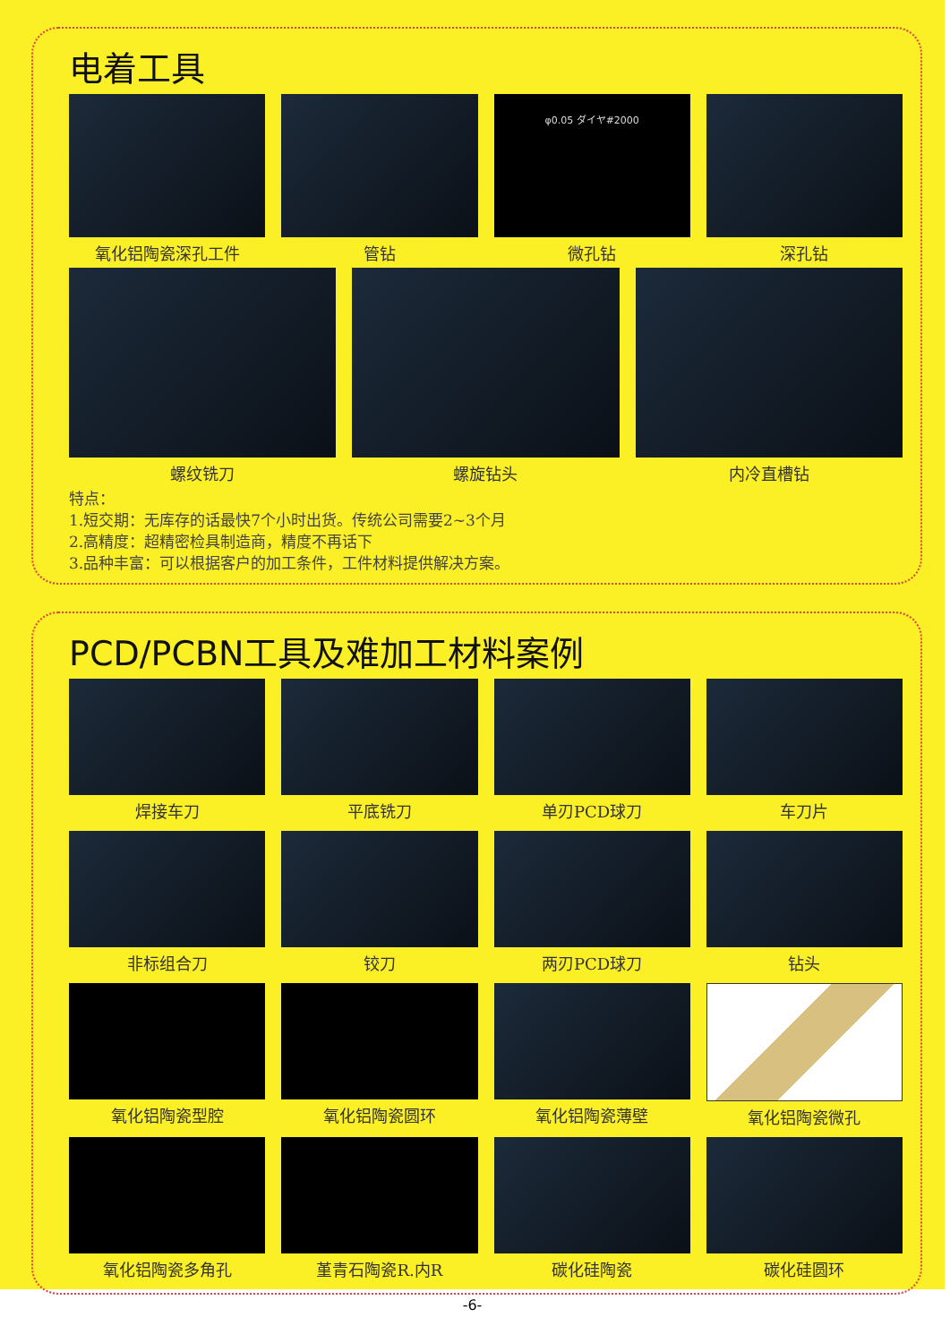电着工具
氧化铝陶瓷深孔工件
管钻
φ0.05 ダイヤ#2000
微孔钻
深孔钻
螺纹铣刀
螺旋钻头
内冷直槽钻
特点：
1.短交期：无库存的话最快7个小时出货。传统公司需要2~3个月
2.高精度：超精密检具制造商，精度不再话下
3.品种丰富：可以根据客户的加工条件，工件材料提供解决方案。
PCD/PCBN工具及难加工材料案例
焊接车刀
平底铣刀
单刃PCD球刀
车刀片
非标组合刀
铰刀
两刃PCD球刀
钻头
氧化铝陶瓷型腔
氧化铝陶瓷圆环
氧化铝陶瓷薄壁
氧化铝陶瓷微孔
氧化铝陶瓷多角孔
堇青石陶瓷R.内R
碳化硅陶瓷
碳化硅圆环
-6-